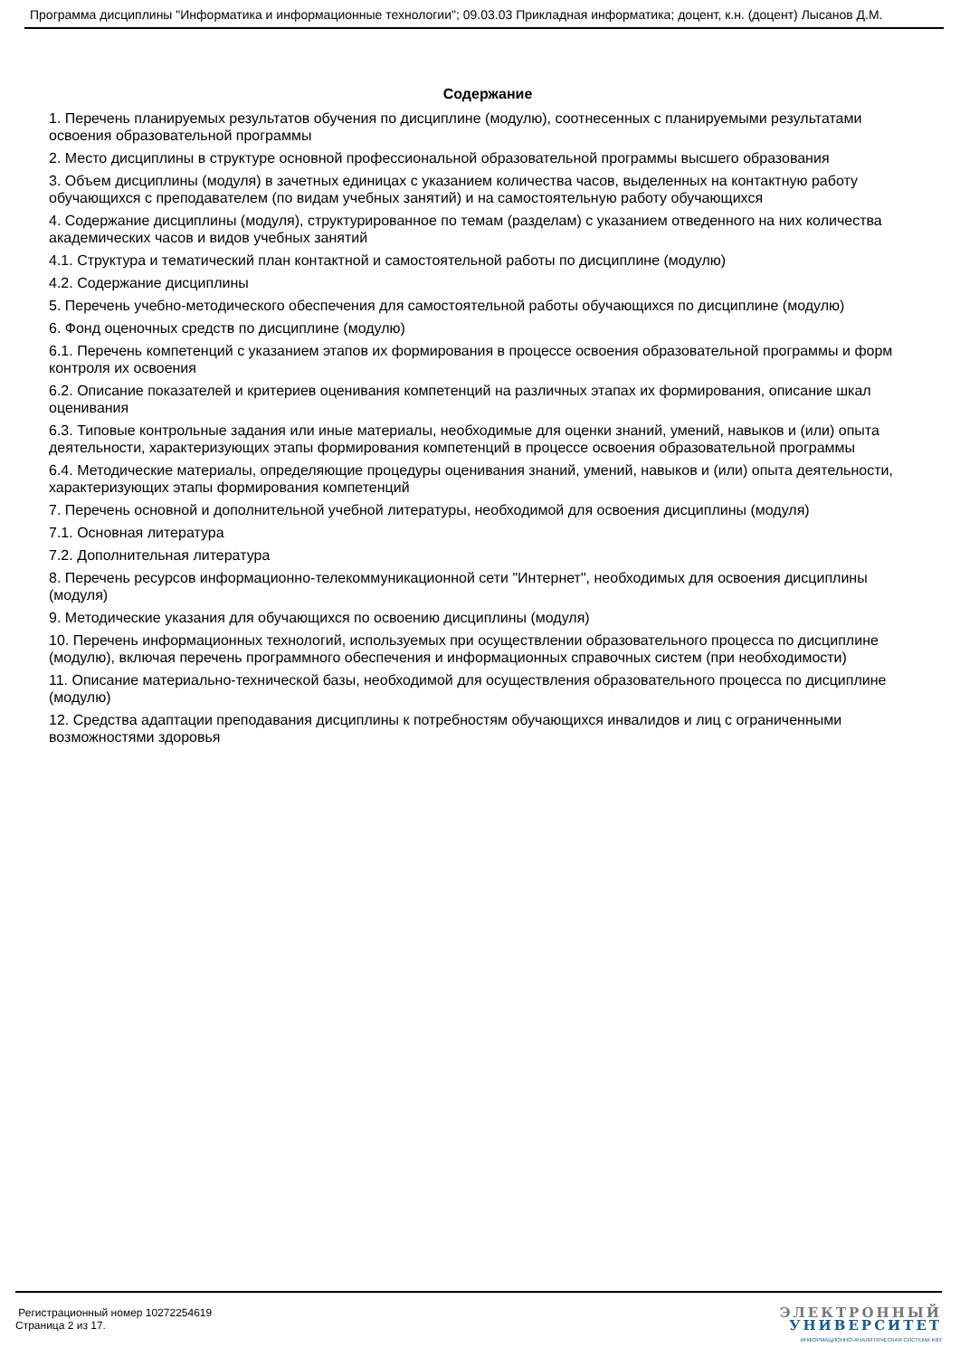Программа дисциплины "Информатика и информационные технологии"; 09.03.03 Прикладная информатика; доцент, к.н. (доцент) Лысанов Д.М.
Содержание
1. Перечень планируемых результатов обучения по дисциплине (модулю), соотнесенных с планируемыми результатами освоения образовательной программы
2. Место дисциплины в структуре основной профессиональной образовательной программы высшего образования
3. Объем дисциплины (модуля) в зачетных единицах с указанием количества часов, выделенных на контактную работу обучающихся с преподавателем (по видам учебных занятий) и на самостоятельную работу обучающихся
4. Содержание дисциплины (модуля), структурированное по темам (разделам) с указанием отведенного на них количества академических часов и видов учебных занятий
4.1. Структура и тематический план контактной и самостоятельной работы по дисциплине (модулю)
4.2. Содержание дисциплины
5. Перечень учебно-методического обеспечения для самостоятельной работы обучающихся по дисциплине (модулю)
6. Фонд оценочных средств по дисциплине (модулю)
6.1. Перечень компетенций с указанием этапов их формирования в процессе освоения образовательной программы и форм контроля их освоения
6.2. Описание показателей и критериев оценивания компетенций на различных этапах их формирования, описание шкал оценивания
6.3. Типовые контрольные задания или иные материалы, необходимые для оценки знаний, умений, навыков и (или) опыта деятельности, характеризующих этапы формирования компетенций в процессе освоения образовательной программы
6.4. Методические материалы, определяющие процедуры оценивания знаний, умений, навыков и (или) опыта деятельности, характеризующих этапы формирования компетенций
7. Перечень основной и дополнительной учебной литературы, необходимой для освоения дисциплины (модуля)
7.1. Основная литература
7.2. Дополнительная литература
8. Перечень ресурсов информационно-телекоммуникационной сети "Интернет", необходимых для освоения дисциплины (модуля)
9. Методические указания для обучающихся по освоению дисциплины (модуля)
10. Перечень информационных технологий, используемых при осуществлении образовательного процесса по дисциплине (модулю), включая перечень программного обеспечения и информационных справочных систем (при необходимости)
11. Описание материально-технической базы, необходимой для осуществления образовательного процесса по дисциплине (модулю)
12. Средства адаптации преподавания дисциплины к потребностям обучающихся инвалидов и лиц с ограниченными возможностями здоровья
Регистрационный номер 10272254619
Страница 2 из 17.
ЭЛЕКТРОННЫЙ
УНИВЕРСИТЕТ
ИНФОРМАЦИОННО-АНАЛИТИЧЕСКАЯ СИСТЕМА КФУ